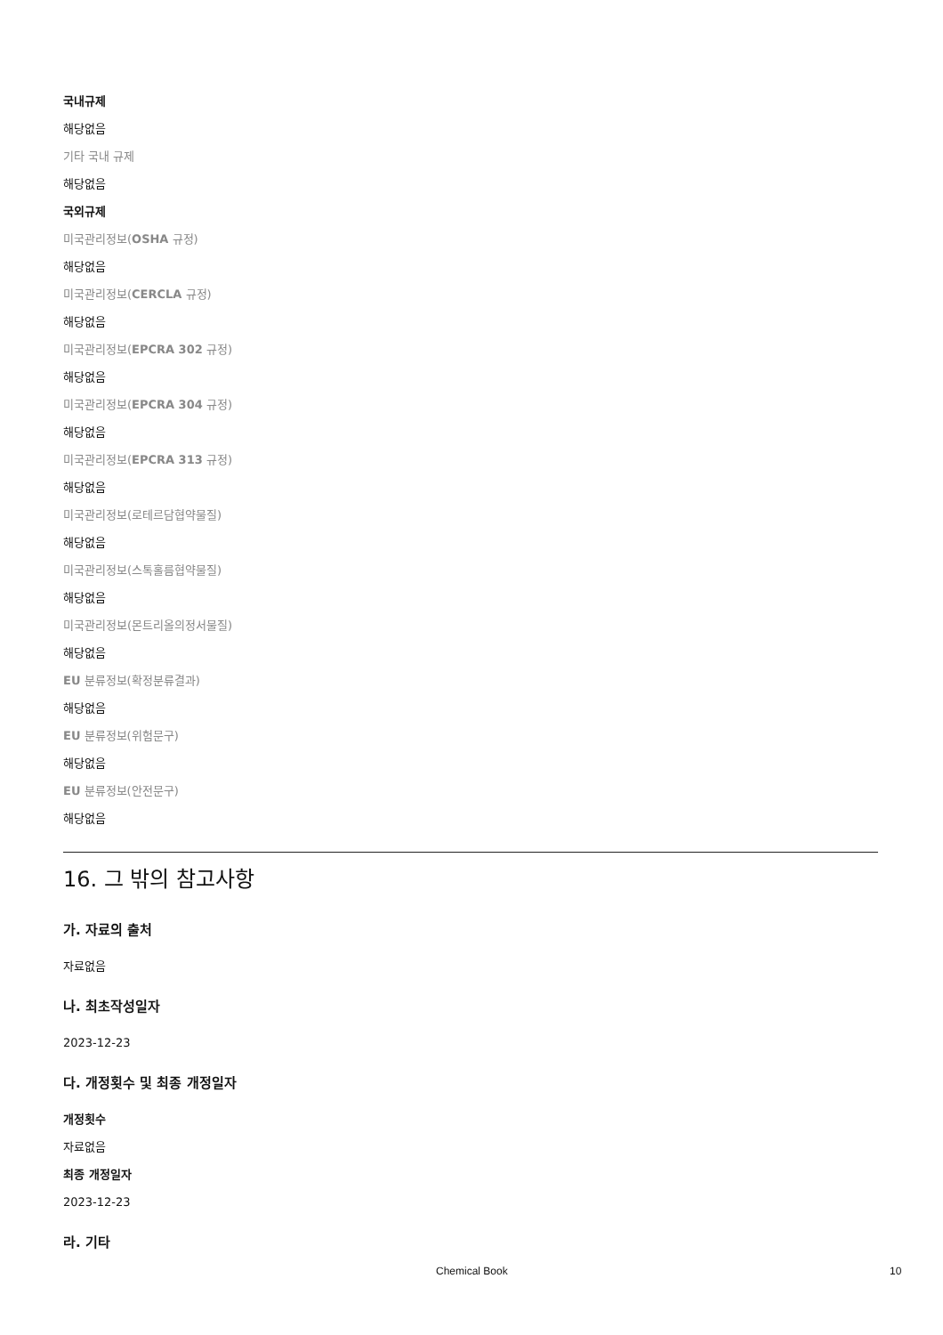국내규제
해당없음
기타 국내 규제
해당없음
국외규제
미국관리정보(OSHA 규정)
해당없음
미국관리정보(CERCLA 규정)
해당없음
미국관리정보(EPCRA 302 규정)
해당없음
미국관리정보(EPCRA 304 규정)
해당없음
미국관리정보(EPCRA 313 규정)
해당없음
미국관리정보(로테르담협약물질)
해당없음
미국관리정보(스톡홀름협약물질)
해당없음
미국관리정보(몬트리올의정서물질)
해당없음
EU 분류정보(확정분류결과)
해당없음
EU 분류정보(위험문구)
해당없음
EU 분류정보(안전문구)
해당없음
16. 그 밖의 참고사항
가. 자료의 출처
자료없음
나. 최초작성일자
2023-12-23
다. 개정횟수 및 최종 개정일자
개정횟수
자료없음
최종 개정일자
2023-12-23
라. 기타
Chemical Book 10